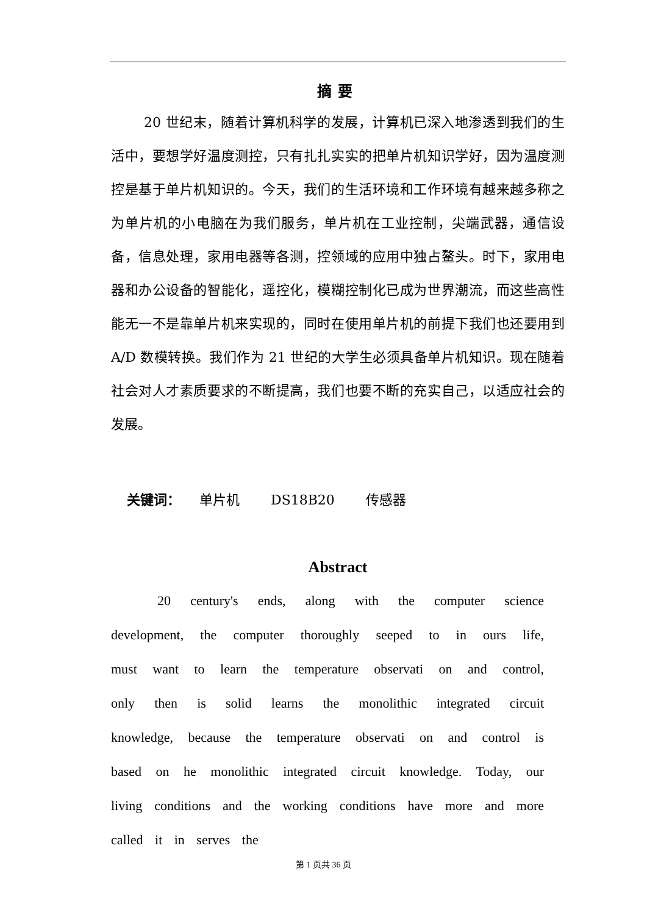摘要
20 世纪末，随着计算机科学的发展，计算机已深入地渗透到我们的生活中，要想学好温度测控，只有扎扎实实的把单片机知识学好，因为温度测控是基于单片机知识的。今天，我们的生活环境和工作环境有越来越多称之为单片机的小电脑在为我们服务，单片机在工业控制，尖端武器，通信设备，信息处理，家用电器等各测，控领域的应用中独占鳌头。时下，家用电器和办公设备的智能化，遥控化，模糊控制化已成为世界潮流，而这些高性能无一不是靠单片机来实现的，同时在使用单片机的前提下我们也还要用到 A/D 数模转换。我们作为 21 世纪的大学生必须具备单片机知识。现在随着社会对人才素质要求的不断提高，我们也要不断的充实自己，以适应社会的发展。
关键词： 单片机 DS18B20 传感器
Abstract
20 century's ends, along with the computer science development, the computer thoroughly seeped to in ours life, must want to learn the temperature observati on and control, only then is solid learns the monolithic integrated circuit knowledge, because the temperature observati on and control is based on he monolithic integrated circuit knowledge. Today, our living conditions and the working conditions have more and more called it in serves the
第 1 页共 36 页